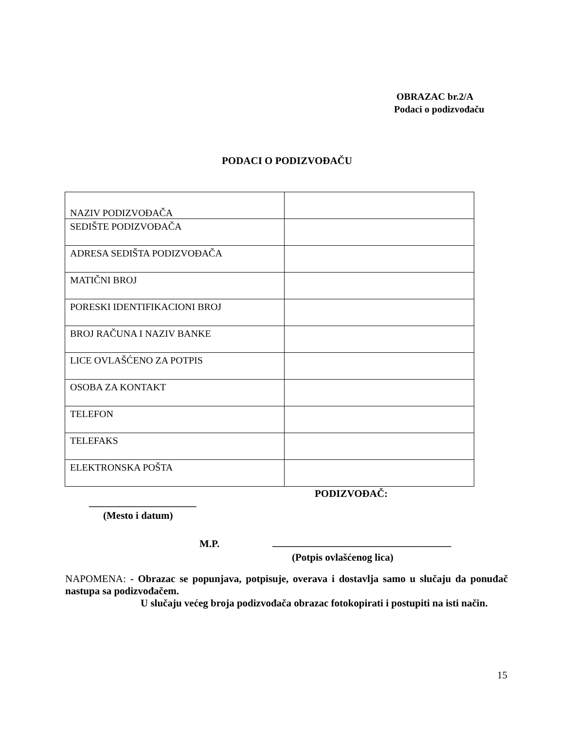OBRAZAC br.2/A
Podaci o podizvođaču
PODACI O PODIZVOĐAČU
| NAZIV PODIZVOĐAČA | |
| SEDIŠTE PODIZVOĐAČA | |
| ADRESA SEDIŠTA PODIZVOĐAČA | |
| MATIČNI BROJ | |
| PORESKI IDENTIFIKACIONI BROJ | |
| BROJ RAČUNA I NAZIV BANKE | |
| LICE OVLAŠĆENO ZA POTPIS | |
| OSOBA ZA KONTAKT | |
| TELEFON | |
| TELEFAKS | |
| ELEKTRONSKA POŠTA | |
PODIZVOĐAČ:
_____________________
(Mesto i datum)
M.P.
___________________________________
(Potpis ovlašćenog lica)
NAPOMENA: - Obrazac se popunjava, potpisuje, overava i dostavlja samo u slučaju da ponuđač nastupa sa podizvođačem.
U slučaju većeg broja podizvođača obrazac fotokopirati i postupiti na isti način.
15